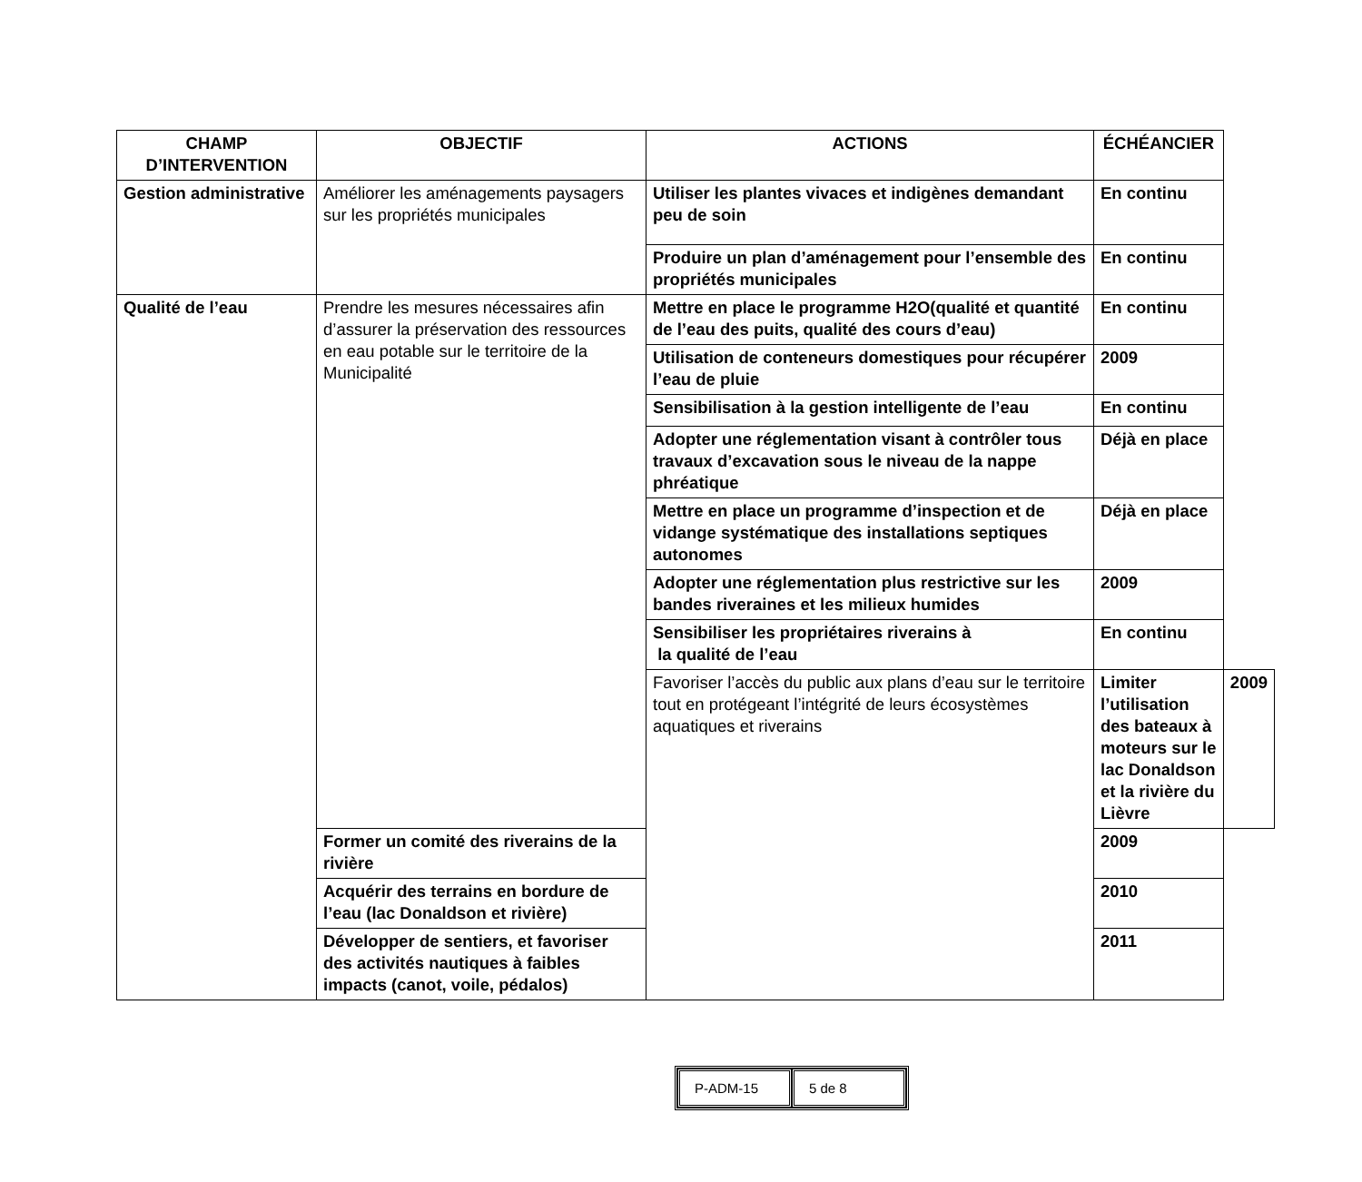| CHAMP D’INTERVENTION | OBJECTIF | ACTIONS | ÉCHÉANCIER | |
| --- | --- | --- | --- | --- |
| Gestion administrative | Améliorer les aménagements paysagers sur les propriétés municipales | Utiliser les plantes vivaces et indigènes demandant peu de soin | En continu | |
| | | Produire un plan d’aménagement pour l’ensemble des propriétés municipales | En continu | |
| Qualité de l’eau | Prendre les mesures nécessaires afin d’assurer la préservation des ressources en eau potable sur le territoire de la Municipalité | Mettre en place le programme H2O(qualité et quantité de l’eau des puits, qualité des cours d’eau) | En continu | |
| | | Utilisation de conteneurs domestiques pour récupérer l’eau de pluie | 2009 | |
| | | Sensibilisation à la gestion intelligente de l’eau | En continu | |
| | | Adopter une réglementation visant à contrôler tous travaux d’excavation sous le niveau de la nappe phréatique | Déjà en place | |
| | | Mettre en place un programme d’inspection et de vidange systématique des installations septiques autonomes | Déjà en place | |
| | | Adopter une réglementation plus restrictive sur les bandes riveraines et les milieux humides | 2009 | |
| | | Sensibiliser les propriétaires riverains à la qualité de l’eau | En continu | |
| | | Favoriser l’accès du public aux plans d’eau sur le territoire tout en protégeant l’intégrité de leurs écosystèmes aquatiques et riverains | Limiter l’utilisation des bateaux à moteurs sur le lac Donaldson et la rivière du Lièvre | 2009 |
| | Former un comité des riverains de la rivière | | 2009 | |
| | Acquérir des terrains en bordure de l’eau (lac Donaldson et rivière) | | 2010 | |
| | Développer de sentiers, et favoriser des activités nautiques à faibles impacts (canot, voile, pédalos) | | 2011 | |
| P-ADM-15 | 5 de 8 |